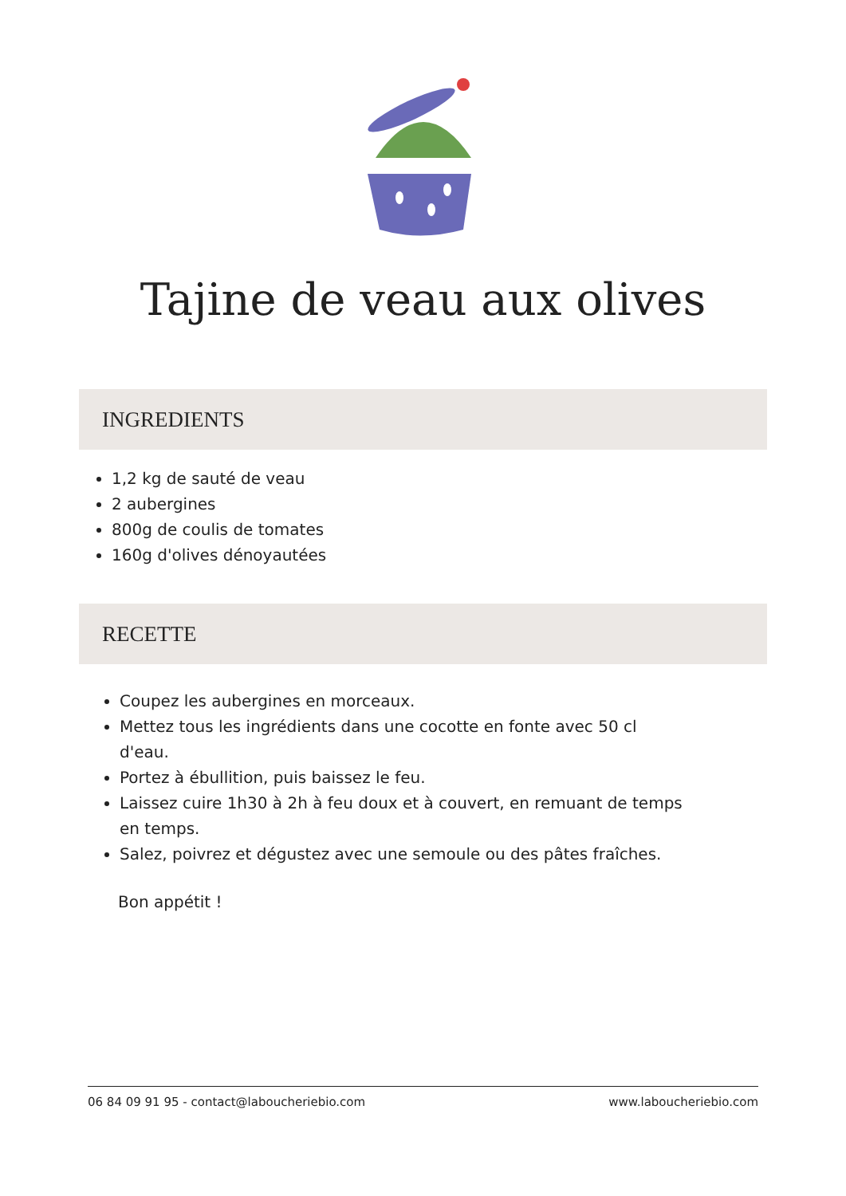Tajine de veau aux olives
INGREDIENTS
1,2 kg de sauté de veau
2 aubergines
800g de coulis de tomates
160g d'olives dénoyautées
RECETTE
Coupez les aubergines en morceaux.
Mettez tous les ingrédients dans une cocotte en fonte avec 50 cl d'eau.
Portez à ébullition, puis baissez le feu.
Laissez cuire 1h30 à 2h à feu doux et à couvert, en remuant de temps en temps.
Salez, poivrez et dégustez avec une semoule ou des pâtes fraîches.
Bon appétit !
06 84 09 91 95 - contact@laboucheriebio.com www.laboucheriebio.com